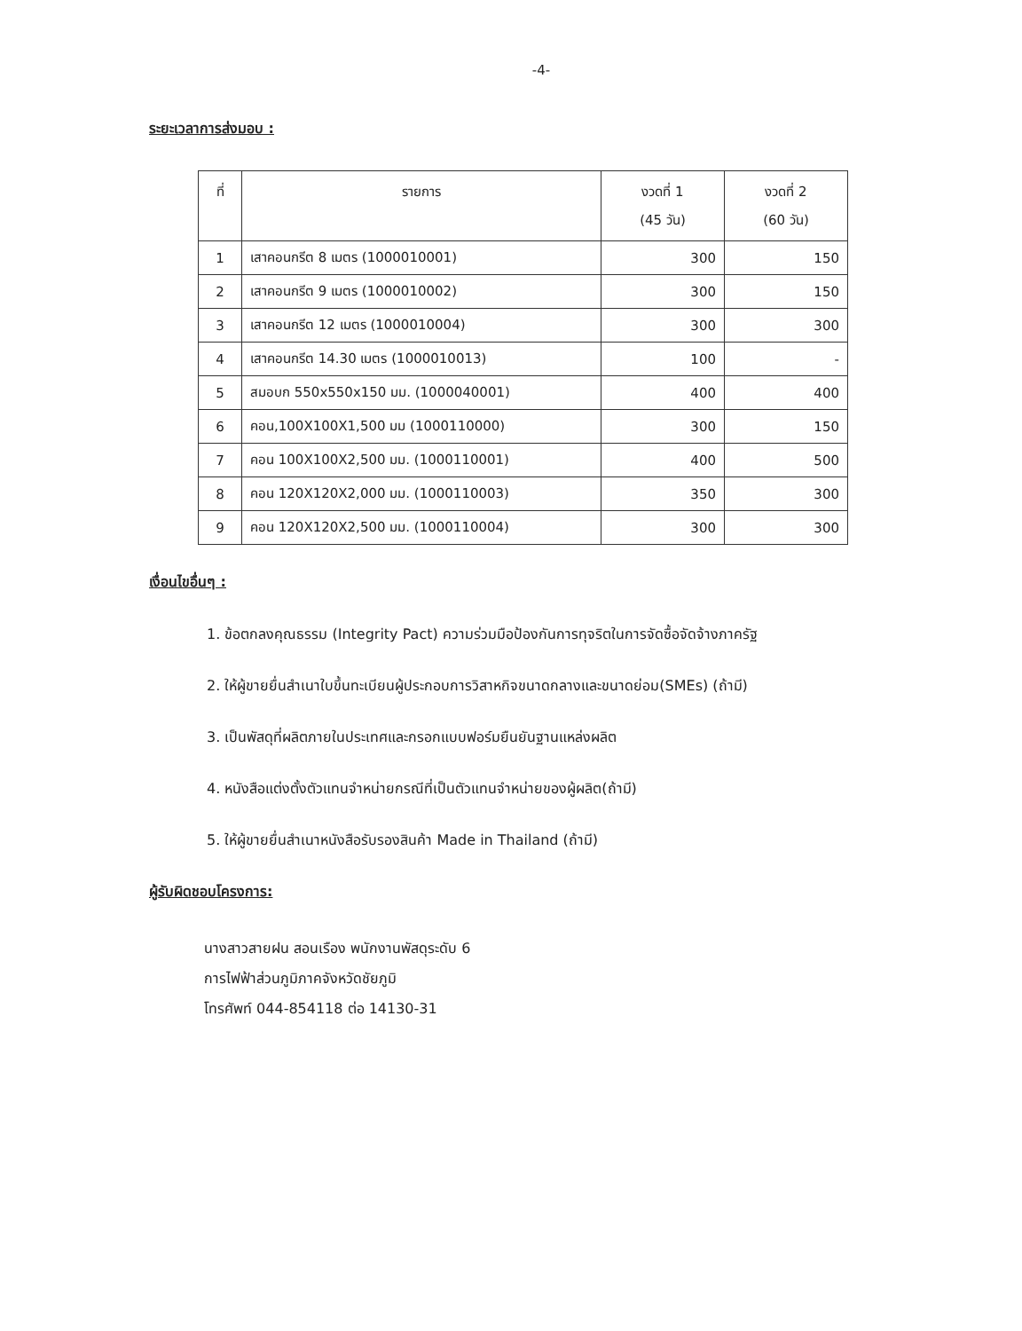-4-
ระยะเวลาการส่งมอบ :
| ที่ | รายการ | งวดที่ 1 (45 วัน) | งวดที่ 2 (60 วัน) |
| --- | --- | --- | --- |
| 1 | เสาคอนกรีต 8 เมตร (1000010001) | 300 | 150 |
| 2 | เสาคอนกรีต 9 เมตร (1000010002) | 300 | 150 |
| 3 | เสาคอนกรีต 12 เมตร (1000010004) | 300 | 300 |
| 4 | เสาคอนกรีต 14.30 เมตร (1000010013) | 100 | - |
| 5 | สมอบก 550x550x150 มม. (1000040001) | 400 | 400 |
| 6 | คอน,100X100X1,500 มม (1000110000) | 300 | 150 |
| 7 | คอน 100X100X2,500 มม. (1000110001) | 400 | 500 |
| 8 | คอน 120X120X2,000 มม. (1000110003) | 350 | 300 |
| 9 | คอน 120X120X2,500 มม. (1000110004) | 300 | 300 |
เงื่อนไขอื่นๆ :
1. ข้อตกลงคุณธรรม (Integrity Pact) ความร่วมมือป้องกันการทุจริตในการจัดซื้อจัดจ้างภาครัฐ
2. ให้ผู้ขายยื่นสำเนาใบขึ้นทะเบียนผู้ประกอบการวิสาหกิจขนาดกลางและขนาดย่อม(SMEs) (ถ้ามี)
3. เป็นพัสดุที่ผลิตภายในประเทศและกรอกแบบฟอร์มยืนยันฐานแหล่งผลิต
4. หนังสือแต่งตั้งตัวแทนจำหน่ายกรณีที่เป็นตัวแทนจำหน่ายของผู้ผลิต(ถ้ามี)
5. ให้ผู้ขายยื่นสำเนาหนังสือรับรองสินค้า Made in Thailand (ถ้ามี)
ผู้รับผิดชอบโครงการ:
นางสาวสายฝน สอนเรือง พนักงานพัสดุระดับ 6
การไฟฟ้าส่วนภูมิภาคจังหวัดชัยภูมิ
โทรศัพท์ 044-854118 ต่อ 14130-31